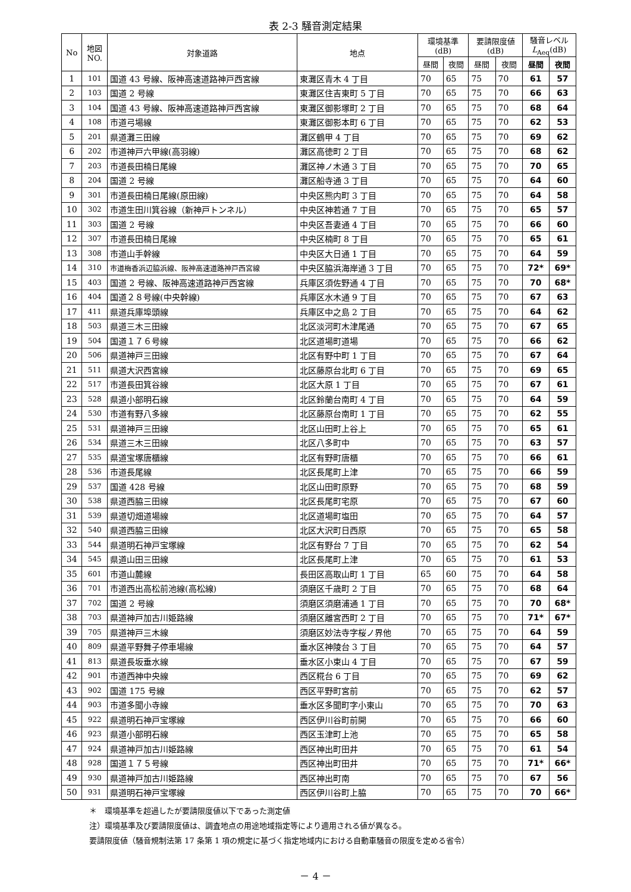表 2-3 騒音測定結果
| No | 地図 NO. | 対象道路 | 地点 | 環境基準 (dB) | | 要請限度値 (dB) | | 騒音レベル L<sub>Aeq</sub>(dB) | |
| --- | --- | --- | --- | --- | --- | --- | --- | --- | --- |
| | | | | 昼間 | 夜間 | 昼間 | 夜間 | 昼間 | 夜間 |
| 1 | 101 | 国道 43 号線、阪神高速道路神戸西宮線 | 東灘区青木 4 丁目 | 70 | 65 | 75 | 70 | 61 | 57 |
| 2 | 103 | 国道 2 号線 | 東灘区住吉東町 5 丁目 | 70 | 65 | 75 | 70 | 66 | 63 |
| 3 | 104 | 国道 43 号線、阪神高速道路神戸西宮線 | 東灘区御影塚町 2 丁目 | 70 | 65 | 75 | 70 | 68 | 64 |
| 4 | 108 | 市道弓場線 | 東灘区御影本町 6 丁目 | 70 | 65 | 75 | 70 | 62 | 53 |
| 5 | 201 | 県道灘三田線 | 灘区鶴甲 4 丁目 | 70 | 65 | 75 | 70 | 69 | 62 |
| 6 | 202 | 市道神戸六甲線(高羽線) | 灘区高徳町 2 丁目 | 70 | 65 | 75 | 70 | 68 | 62 |
| 7 | 203 | 市道長田楠日尾線 | 灘区神ノ木通 3 丁目 | 70 | 65 | 75 | 70 | 70 | 65 |
| 8 | 204 | 国道 2 号線 | 灘区船寺通 3 丁目 | 70 | 65 | 75 | 70 | 64 | 60 |
| 9 | 301 | 市道長田楠日尾線(原田線) | 中央区熊内町 3 丁目 | 70 | 65 | 75 | 70 | 64 | 58 |
| 10 | 302 | 市道生田川箕谷線（新神戸トンネル） | 中央区神若通 7 丁目 | 70 | 65 | 75 | 70 | 65 | 57 |
| 11 | 303 | 国道 2 号線 | 中央区吾妻通 4 丁目 | 70 | 65 | 75 | 70 | 66 | 60 |
| 12 | 307 | 市道長田楠日尾線 | 中央区楠町 8 丁目 | 70 | 65 | 75 | 70 | 65 | 61 |
| 13 | 308 | 市道山手幹線 | 中央区大日通 1 丁目 | 70 | 65 | 75 | 70 | 64 | 59 |
| 14 | 310 | 市道梅香浜辺脇浜線、阪神高速道路神戸西宮線 | 中央区脇浜海岸通 3 丁目 | 70 | 65 | 75 | 70 | 72* | 69* |
| 15 | 403 | 国道 2 号線、阪神高速道路神戸西宮線 | 兵庫区須佐野通 4 丁目 | 70 | 65 | 75 | 70 | 70 | 68* |
| 16 | 404 | 国道２８号線(中央幹線) | 兵庫区水木通 9 丁目 | 70 | 65 | 75 | 70 | 67 | 63 |
| 17 | 411 | 県道兵庫埠頭線 | 兵庫区中之島 2 丁目 | 70 | 65 | 75 | 70 | 64 | 62 |
| 18 | 503 | 県道三木三田線 | 北区淡河町木津尾通 | 70 | 65 | 75 | 70 | 67 | 65 |
| 19 | 504 | 国道１７６号線 | 北区道場町道場 | 70 | 65 | 75 | 70 | 66 | 62 |
| 20 | 506 | 県道神戸三田線 | 北区有野中町 1 丁目 | 70 | 65 | 75 | 70 | 67 | 64 |
| 21 | 511 | 県道大沢西宮線 | 北区藤原台北町 6 丁目 | 70 | 65 | 75 | 70 | 69 | 65 |
| 22 | 517 | 市道長田箕谷線 | 北区大原 1 丁目 | 70 | 65 | 75 | 70 | 67 | 61 |
| 23 | 528 | 県道小部明石線 | 北区鈴蘭台南町 4 丁目 | 70 | 65 | 75 | 70 | 64 | 59 |
| 24 | 530 | 市道有野八多線 | 北区藤原台南町 1 丁目 | 70 | 65 | 75 | 70 | 62 | 55 |
| 25 | 531 | 県道神戸三田線 | 北区山田町上谷上 | 70 | 65 | 75 | 70 | 65 | 61 |
| 26 | 534 | 県道三木三田線 | 北区八多町中 | 70 | 65 | 75 | 70 | 63 | 57 |
| 27 | 535 | 県道宝塚唐櫃線 | 北区有野町唐櫃 | 70 | 65 | 75 | 70 | 66 | 61 |
| 28 | 536 | 市道長尾線 | 北区長尾町上津 | 70 | 65 | 75 | 70 | 66 | 59 |
| 29 | 537 | 国道 428 号線 | 北区山田町原野 | 70 | 65 | 75 | 70 | 68 | 59 |
| 30 | 538 | 県道西脇三田線 | 北区長尾町宅原 | 70 | 65 | 75 | 70 | 67 | 60 |
| 31 | 539 | 県道切畑道場線 | 北区道場町塩田 | 70 | 65 | 75 | 70 | 64 | 57 |
| 32 | 540 | 県道西脇三田線 | 北区大沢町日西原 | 70 | 65 | 75 | 70 | 65 | 58 |
| 33 | 544 | 県道明石神戸宝塚線 | 北区有野台 7 丁目 | 70 | 65 | 75 | 70 | 62 | 54 |
| 34 | 545 | 県道山田三田線 | 北区長尾町上津 | 70 | 65 | 75 | 70 | 61 | 53 |
| 35 | 601 | 市道山麓線 | 長田区高取山町 1 丁目 | 65 | 60 | 75 | 70 | 64 | 58 |
| 36 | 701 | 市道西出高松前池線(高松線) | 須磨区千歳町 2 丁目 | 70 | 65 | 75 | 70 | 68 | 64 |
| 37 | 702 | 国道 2 号線 | 須磨区須磨浦通 1 丁目 | 70 | 65 | 75 | 70 | 70 | 68* |
| 38 | 703 | 県道神戸加古川姫路線 | 須磨区離宮西町 2 丁目 | 70 | 65 | 75 | 70 | 71* | 67* |
| 39 | 705 | 県道神戸三木線 | 須磨区妙法寺字桜ノ界他 | 70 | 65 | 75 | 70 | 64 | 59 |
| 40 | 809 | 県道平野舞子停車場線 | 垂水区神陵台 3 丁目 | 70 | 65 | 75 | 70 | 64 | 57 |
| 41 | 813 | 県道長坂垂水線 | 垂水区小束山 4 丁目 | 70 | 65 | 75 | 70 | 67 | 59 |
| 42 | 901 | 市道西神中央線 | 西区糀台 6 丁目 | 70 | 65 | 75 | 70 | 69 | 62 |
| 43 | 902 | 国道 175 号線 | 西区平野町宮前 | 70 | 65 | 75 | 70 | 62 | 57 |
| 44 | 903 | 市道多聞小寺線 | 垂水区多聞町字小東山 | 70 | 65 | 75 | 70 | 70 | 63 |
| 45 | 922 | 県道明石神戸宝塚線 | 西区伊川谷町前開 | 70 | 65 | 75 | 70 | 66 | 60 |
| 46 | 923 | 県道小部明石線 | 西区玉津町上池 | 70 | 65 | 75 | 70 | 65 | 58 |
| 47 | 924 | 県道神戸加古川姫路線 | 西区神出町田井 | 70 | 65 | 75 | 70 | 61 | 54 |
| 48 | 928 | 国道１７５号線 | 西区神出町田井 | 70 | 65 | 75 | 70 | 71* | 66* |
| 49 | 930 | 県道神戸加古川姫路線 | 西区神出町南 | 70 | 65 | 75 | 70 | 67 | 56 |
| 50 | 931 | 県道明石神戸宝塚線 | 西区伊川谷町上脇 | 70 | 65 | 75 | 70 | 70 | 66* |
＊　環境基準を超過したが要請限度値以下であった測定値
注）環境基準及び要請限度値は、調査地点の用途地域指定等により適用される値が異なる。
要請限度値（騒音規制法第 17 条第 1 項の規定に基づく指定地域内における自動車騒音の限度を定める省令）
－ 4 －